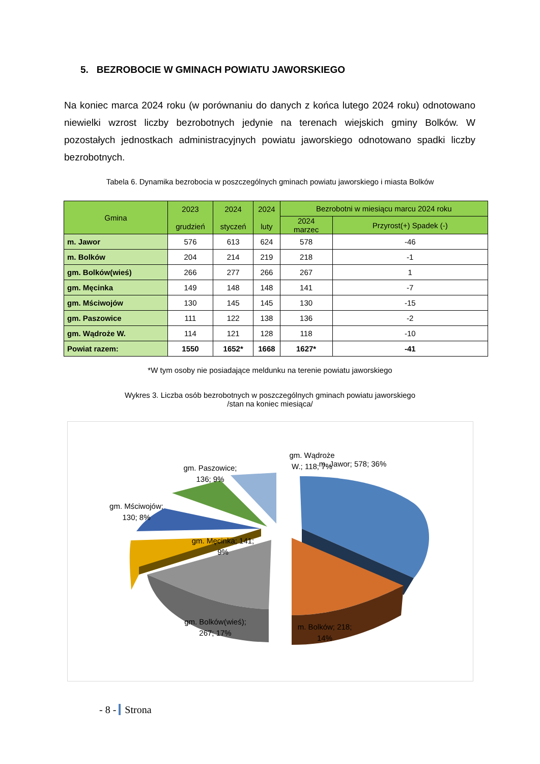5. BEZROBOCIE W GMINACH POWIATU JAWORSKIEGO
Na koniec marca 2024 roku (w porównaniu do danych z końca lutego 2024 roku) odnotowano niewielki wzrost liczby bezrobotnych jedynie na terenach wiejskich gminy Bolków. W pozostałych jednostkach administracyjnych powiatu jaworskiego odnotowano spadki liczby bezrobotnych.
Tabela 6. Dynamika bezrobocia w poszczególnych gminach powiatu jaworskiego i miasta Bolków
| Gmina | 2023 grudzień | 2024 styczeń | 2024 luty | Bezrobotni w miesiącu marcu 2024 roku | |
| --- | --- | --- | --- | --- | --- |
| | | | | 2024 marzec | Przyrost(+) Spadek (-) |
| m. Jawor | 576 | 613 | 624 | 578 | -46 |
| m. Bolków | 204 | 214 | 219 | 218 | -1 |
| gm. Bolków(wieś) | 266 | 277 | 266 | 267 | 1 |
| gm. Męcinka | 149 | 148 | 148 | 141 | -7 |
| gm. Mściwojów | 130 | 145 | 145 | 130 | -15 |
| gm. Paszowice | 111 | 122 | 138 | 136 | -2 |
| gm. Wądroże W. | 114 | 121 | 128 | 118 | -10 |
| Powiat razem: | 1550 | 1652* | 1668 | 1627* | -41 |
*W tym osoby nie posiadające meldunku na terenie powiatu jaworskiego
Wykres 3. Liczba osób bezrobotnych w poszczególnych gminach powiatu jaworskiego
/stan na koniec miesiąca/
m. Jawor; 578; 36%
m. Bolków; 218;
14%
gm. Bolków(wieś);
267; 17%
gm. Męcinka; 141;
9%
gm. Mściwojów;
130; 8%
gm. Paszowice;
136; 9%
gm. Wądroże
W.; 118; 7%
- 8 - Strona